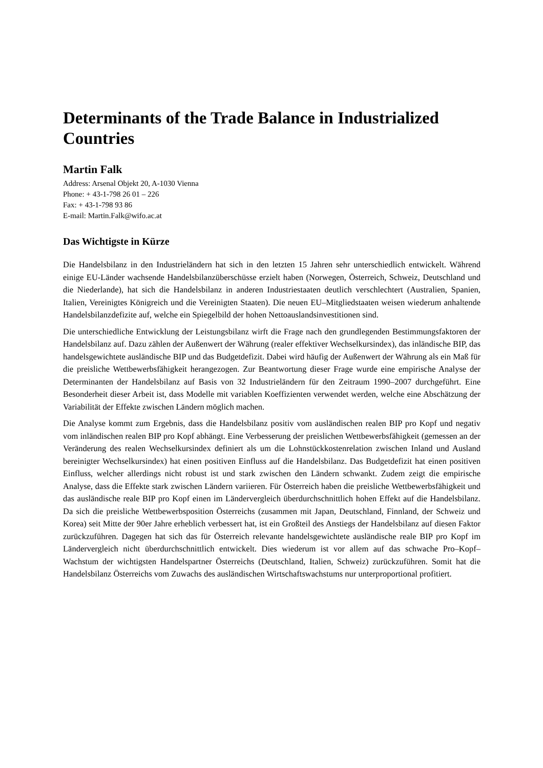Determinants of the Trade Balance in Industrialized Countries
Martin Falk
Address: Arsenal Objekt 20, A-1030 Vienna
Phone: + 43-1-798 26 01 – 226
Fax: + 43-1-798 93 86
E-mail: Martin.Falk@wifo.ac.at
Das Wichtigste in Kürze
Die Handelsbilanz in den Industrieländern hat sich in den letzten 15 Jahren sehr unterschiedlich entwickelt. Während einige EU-Länder wachsende Handelsbilanzüberschüsse erzielt haben (Norwegen, Österreich, Schweiz, Deutschland und die Niederlande), hat sich die Handelsbilanz in anderen Industriestaaten deutlich verschlechtert (Australien, Spanien, Italien, Vereinigtes Königreich und die Vereinigten Staaten). Die neuen EU–Mitgliedstaaten weisen wiederum anhaltende Handelsbilanzdefizite auf, welche ein Spiegelbild der hohen Nettoauslandsinvestitionen sind.
Die unterschiedliche Entwicklung der Leistungsbilanz wirft die Frage nach den grundlegenden Bestimmungsfaktoren der Handelsbilanz auf. Dazu zählen der Außenwert der Währung (realer effektiver Wechselkursindex), das inländische BIP, das handelsgewichtete ausländische BIP und das Budgetdefizit. Dabei wird häufig der Außenwert der Währung als ein Maß für die preisliche Wettbewerbsfähigkeit herangezogen. Zur Beantwortung dieser Frage wurde eine empirische Analyse der Determinanten der Handelsbilanz auf Basis von 32 Industrieländern für den Zeitraum 1990–2007 durchgeführt. Eine Besonderheit dieser Arbeit ist, dass Modelle mit variablen Koeffizienten verwendet werden, welche eine Abschätzung der Variabilität der Effekte zwischen Ländern möglich machen.
Die Analyse kommt zum Ergebnis, dass die Handelsbilanz positiv vom ausländischen realen BIP pro Kopf und negativ vom inländischen realen BIP pro Kopf abhängt. Eine Verbesserung der preislichen Wettbewerbsfähigkeit (gemessen an der Veränderung des realen Wechselkursindex definiert als um die Lohnstückkostenrelation zwischen Inland und Ausland bereinigter Wechselkursindex) hat einen positiven Einfluss auf die Handelsbilanz. Das Budgetdefizit hat einen positiven Einfluss, welcher allerdings nicht robust ist und stark zwischen den Ländern schwankt. Zudem zeigt die empirische Analyse, dass die Effekte stark zwischen Ländern variieren. Für Österreich haben die preisliche Wettbewerbsfähigkeit und das ausländische reale BIP pro Kopf einen im Ländervergleich überdurchschnittlich hohen Effekt auf die Handelsbilanz. Da sich die preisliche Wettbewerbsposition Österreichs (zusammen mit Japan, Deutschland, Finnland, der Schweiz und Korea) seit Mitte der 90er Jahre erheblich verbessert hat, ist ein Großteil des Anstiegs der Handelsbilanz auf diesen Faktor zurückzuführen. Dagegen hat sich das für Österreich relevante handelsgewichtete ausländische reale BIP pro Kopf im Ländervergleich nicht überdurchschnittlich entwickelt. Dies wiederum ist vor allem auf das schwache Pro–Kopf–Wachstum der wichtigsten Handelspartner Österreichs (Deutschland, Italien, Schweiz) zurückzuführen. Somit hat die Handelsbilanz Österreichs vom Zuwachs des ausländischen Wirtschaftswachstums nur unterproportional profitiert.